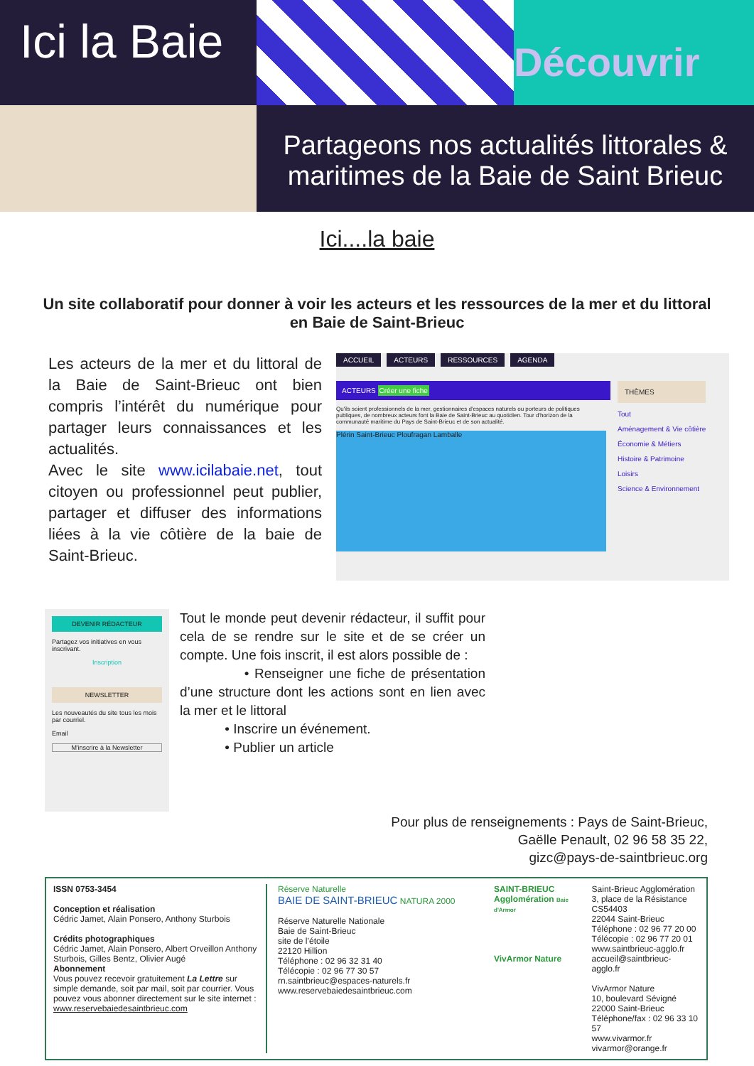Ici la Baie
Découvrir
Partageons nos actualités littorales &
maritimes de la Baie de Saint Brieuc
Ici....la baie
Un site collaboratif pour donner à voir les acteurs et les ressources de la mer et du littoral en Baie de Saint-Brieuc
Les acteurs de la mer et du littoral de la Baie de Saint-Brieuc ont bien compris l’intérêt du numérique pour partager leurs connaissances et les actualités.
Avec le site www.icilabaie.net, tout citoyen ou professionnel peut publier, partager et diffuser des informations liées à la vie côtière de la baie de Saint-Brieuc.
ACCUEIL ACTEURS RESSOURCES AGENDA
ACTEURS Créer une fiche
Qu'ils soient professionnels de la mer, gestionnaires d'espaces naturels ou porteurs de politiques publiques, de nombreux acteurs font la Baie de Saint-Brieuc au quotidien. Tour d'horizon de la communauté maritime du Pays de Saint-Brieuc et de son actualité.
Plérin Saint-Brieuc Ploufragan Lamballe
THÈMES
Tout
Aménagement & Vie côtière
Économie & Métiers
Histoire & Patrimoine
Loisirs
Science & Environnement
DEVENIR RÉDACTEUR
Partagez vos initiatives en vous inscrivant.
Inscription
NEWSLETTER
Les nouveautés du site tous les mois par courriel.
Email
M'inscrire à la Newsletter
Tout le monde peut devenir rédacteur, il suffit pour cela de se rendre sur le site et de se créer un compte. Une fois inscrit, il est alors possible de :
• Renseigner une fiche de présentation d’une structure dont les actions sont en lien avec la mer et le littoral
• Inscrire un événement.
• Publier un article
Pour plus de renseignements : Pays de Saint-Brieuc,
Gaëlle Penault, 02 96 58 35 22,
gizc@pays-de-saintbrieuc.org
ISSN 0753-3454
Conception et réalisation
Cédric Jamet, Alain Ponsero, Anthony Sturbois
Crédits photographiques
Cédric Jamet, Alain Ponsero, Albert Orveillon Anthony Sturbois, Gilles Bentz, Olivier Augé
Abonnement
Vous pouvez recevoir gratuitement La Lettre sur simple demande, soit par mail, soit par courrier. Vous pouvez vous abonner directement sur le site internet : www.reservebaiedesaintbrieuc.com
Réserve Naturelle
BAIE DE SAINT-BRIEUC NATURA 2000
Réserve Naturelle Nationale
Baie de Saint-Brieuc
site de l’étoile
22120 Hillion
Téléphone : 02 96 32 31 40
Télécopie : 02 96 77 30 57
rn.saintbrieuc@espaces-naturels.fr
www.reservebaiedesaintbrieuc.com
SAINT-BRIEUC Agglomération Baie d'Armor
VivArmor Nature
Saint-Brieuc Agglomération
3, place de la Résistance
CS54403
22044 Saint-Brieuc
Téléphone : 02 96 77 20 00
Télécopie : 02 96 77 20 01
www.saintbrieuc-agglo.fr
accueil@saintbrieuc-agglo.fr
VivArmor Nature
10, boulevard Sévigné
22000 Saint-Brieuc
Téléphone/fax : 02 96 33 10 57
www.vivarmor.fr
vivarmor@orange.fr